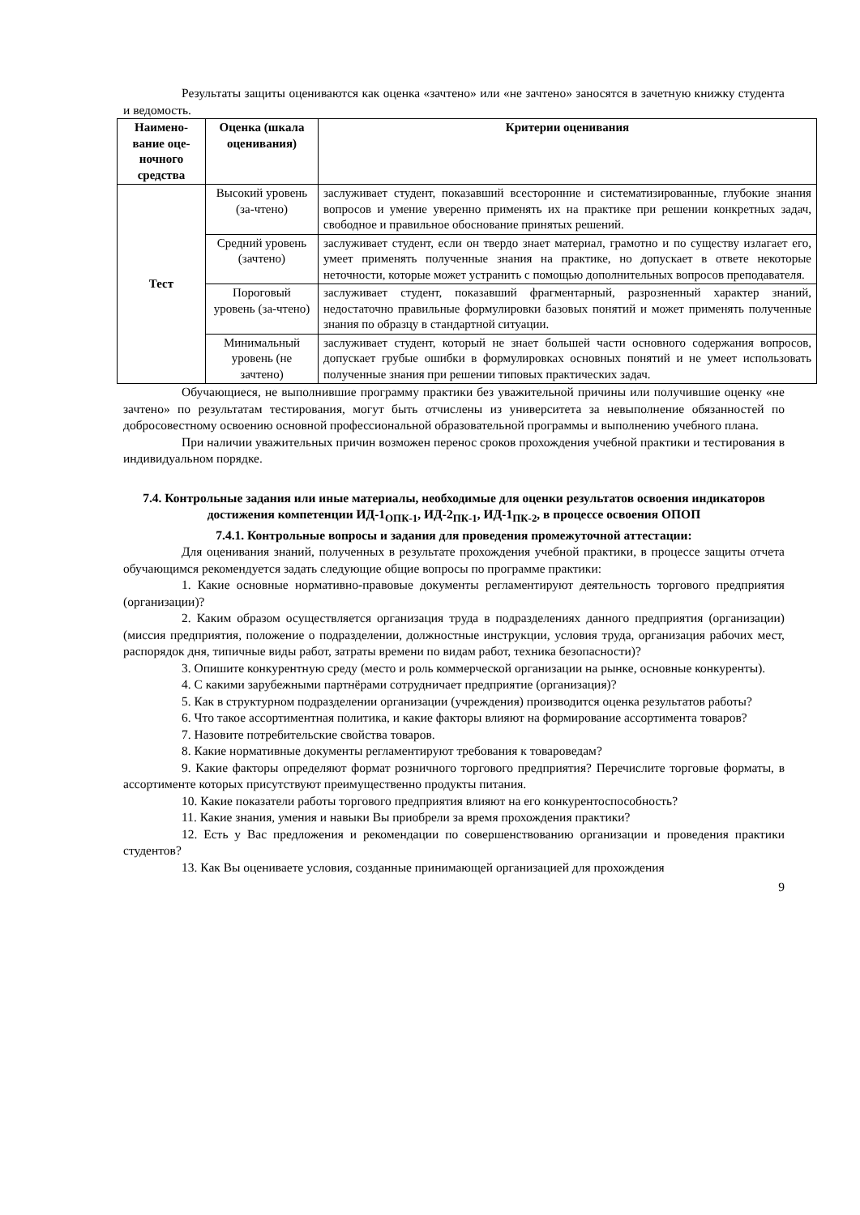Результаты защиты оцениваются как оценка «зачтено» или «не зачтено» заносятся в зачетную книжку студента и ведомость.
| Наимено-вание оце-ночного средства | Оценка (шкала оценивания) | Критерии оценивания |
| --- | --- | --- |
| Тест | Высокий уровень (за-чтено) | заслуживает студент, показавший всесторонние и систематизированные, глубокие знания вопросов и умение уверенно применять их на практике при решении конкретных задач, свободное и правильное обоснование принятых решений. |
| | Средний уровень (зачтено) | заслуживает студент, если он твердо знает материал, грамотно и по существу излагает его, умеет применять полученные знания на практике, но допускает в ответе некоторые неточности, которые может устранить с помощью дополнительных вопросов преподавателя. |
| | Пороговый уровень (за-чтено) | заслуживает студент, показавший фрагментарный, разрозненный характер знаний, недостаточно правильные формулировки базовых понятий и может применять полученные знания по образцу в стандартной ситуации. |
| | Минимальный уровень (не зачтено) | заслуживает студент, который не знает большей части основного содержания вопросов, допускает грубые ошибки в формулировках основных понятий и не умеет использовать полученные знания при решении типовых практических задач. |
Обучающиеся, не выполнившие программу практики без уважительной причины или получившие оценку «не зачтено» по результатам тестирования, могут быть отчислены из университета за невыполнение обязанностей по добросовестному освоению основной профессиональной образовательной программы и выполнению учебного плана.
При наличии уважительных причин возможен перенос сроков прохождения учебной практики и тестирования в индивидуальном порядке.
7.4. Контрольные задания или иные материалы, необходимые для оценки результатов освоения индикаторов достижения компетенции ИД-1<sub>ОПК-1</sub>, ИД-2<sub>ПК-1</sub>, ИД-1<sub>ПК-2</sub>, в процессе освоения ОПОП
7.4.1. Контрольные вопросы и задания для проведения промежуточной аттестации:
Для оценивания знаний, полученных в результате прохождения учебной практики, в процессе защиты отчета обучающимся рекомендуется задать следующие общие вопросы по программе практики:
1. Какие основные нормативно-правовые документы регламентируют деятельность торгового предприятия (организации)?
2. Каким образом осуществляется организация труда в подразделениях данного предприятия (организации) (миссия предприятия, положение о подразделении, должностные инструкции, условия труда, организация рабочих мест, распорядок дня, типичные виды работ, затраты времени по видам работ, техника безопасности)?
3. Опишите конкурентную среду (место и роль коммерческой организации на рынке, основные конкуренты).
4. С какими зарубежными партнёрами сотрудничает предприятие (организация)?
5. Как в структурном подразделении организации (учреждения) производится оценка результатов работы?
6. Что такое ассортиментная политика, и какие факторы влияют на формирование ассортимента товаров?
7. Назовите потребительские свойства товаров.
8. Какие нормативные документы регламентируют требования к товароведам?
9. Какие факторы определяют формат розничного торгового предприятия? Перечислите торговые форматы, в ассортименте которых присутствуют преимущественно продукты питания.
10. Какие показатели работы торгового предприятия влияют на его конкурентоспособность?
11. Какие знания, умения и навыки Вы приобрели за время прохождения практики?
12. Есть у Вас предложения и рекомендации по совершенствованию организации и проведения практики студентов?
13. Как Вы оцениваете условия, созданные принимающей организацией для прохождения
9